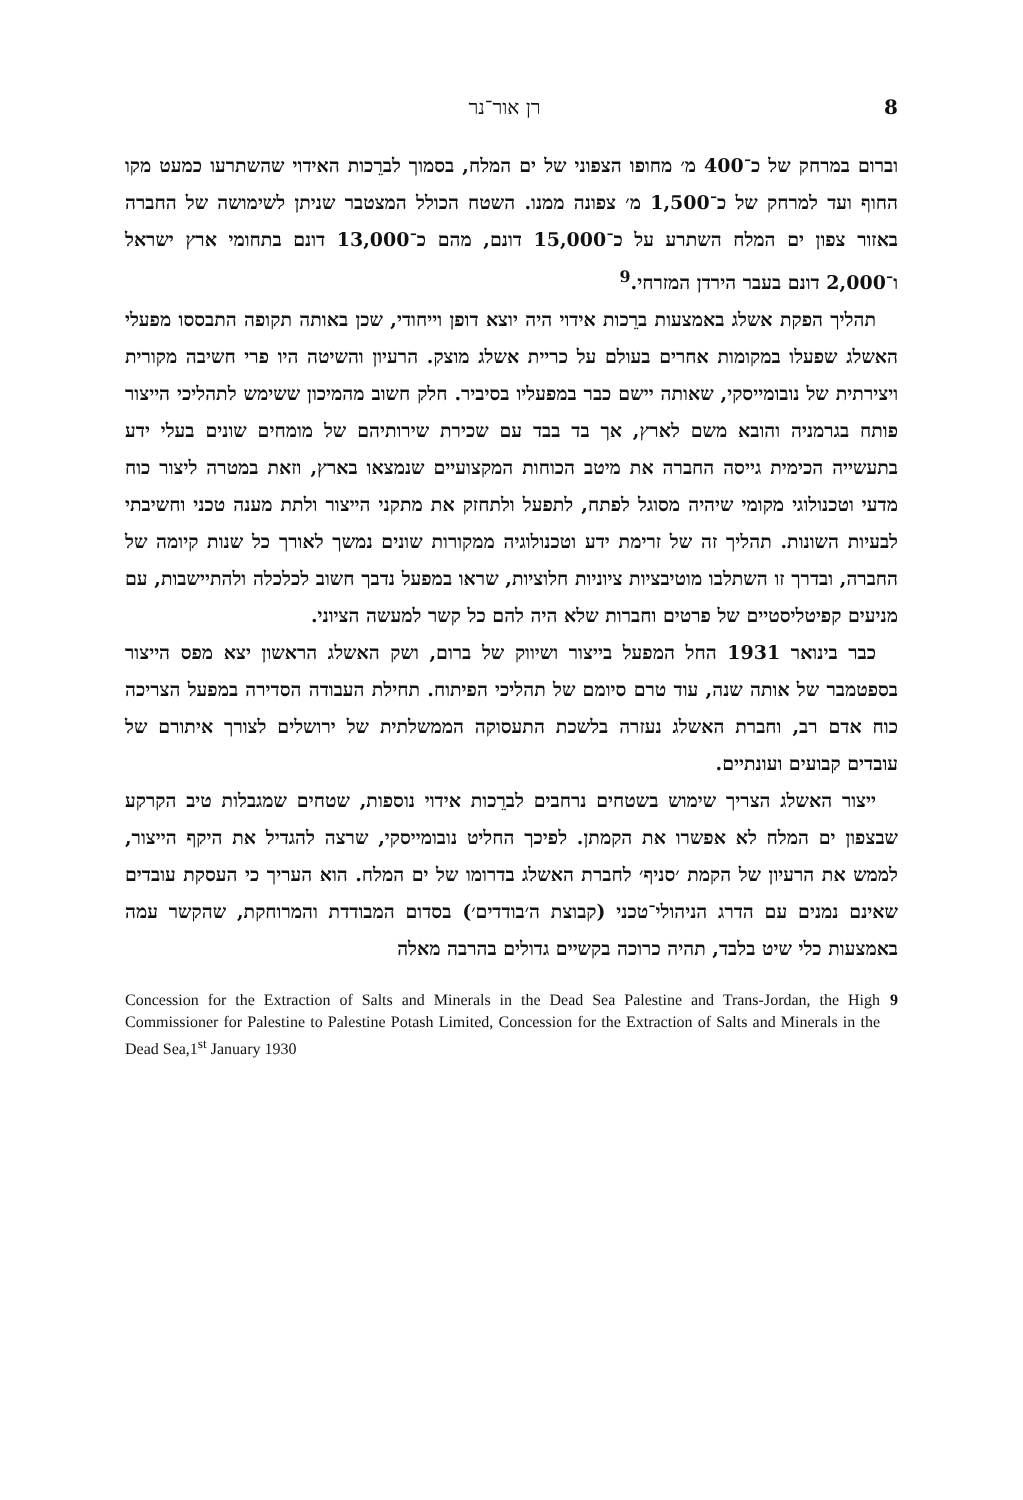8 רן אור־נר
וברום במרחק של כ־400 מ׳ מחופו הצפוני של ים המלח, בסמוך לברֵכות האידוי שהשתרעו כמעט מקו החוף ועד למרחק של כ־1,500 מ׳ צפונה ממנו. השטח הכולל המצטבר שניתן לשימושה של החברה באזור צפון ים המלח השתרע על כ־15,000 דונם, מהם כ־13,000 דונם בתחומי ארץ ישראל ו־2,000 דונם בעבר הירדן המזרחי.<sup>9</sup>
תהליך הפקת אשלג באמצעות ברֵכות אידוי היה יוצא דופן וייחודי, שכן באותה תקופה התבססו מפעלי האשלג שפעלו במקומות אחרים בעולם על כריית אשלג מוצק. הרעיון והשיטה היו פרי חשיבה מקורית ויצירתית של נובומייסקי, שאותה יישם כבר במפעליו בסיביר. חלק חשוב מהמיכון ששימש לתהליכי הייצור פותח בגרמניה והובא משם לארץ, אך בד בבד עם שכירת שירותיהם של מומחים שונים בעלי ידע בתעשייה הכימית גייסה החברה את מיטב הכוחות המקצועיים שנמצאו בארץ, וזאת במטרה ליצור כוח מדעי וטכנולוגי מקומי שיהיה מסוגל לפתח, לתפעל ולתחזק את מתקני הייצור ולתת מענה טכני וחשיבתי לבעיות השונות. תהליך זה של זרימת ידע וטכנולוגיה ממקורות שונים נמשך לאורך כל שנות קיומה של החברה, ובדרך זו השתלבו מוטיבציות ציוניות חלוציות, שראו במפעל נדבך חשוב לכלכלה ולהתיישבות, עם מניעים קפיטליסטיים של פרטים וחברות שלא היה להם כל קשר למעשה הציוני.
כבר בינואר 1931 החל המפעל בייצור ושיווק של ברום, ושק האשלג הראשון יצא מפס הייצור בספטמבר של אותה שנה, עוד טרם סיומם של תהליכי הפיתוח. תחילת העבודה הסדירה במפעל הצריכה כוח אדם רב, וחברת האשלג נעזרה בלשכת התעסוקה הממשלתית של ירושלים לצורך איתורם של עובדים קבועים ועונתיים.
ייצור האשלג הצריך שימוש בשטחים נרחבים לברֵכות אידוי נוספות, שטחים שמגבלות טיב הקרקע שבצפון ים המלח לא אפשרו את הקמתן. לפיכך החליט נובומייסקי, שרצה להגדיל את היקף הייצור, לממש את הרעיון של הקמת ׳סניף׳ לחברת האשלג בדרומו של ים המלח. הוא העריך כי העסקת עובדים שאינם נמנים עם הדרג הניהולי־טכני (קבוצת ה׳בודדים׳) בסדום המבודדת והמרוחקת, שהקשר עמה באמצעות כלי שיט בלבד, תהיה כרוכה בקשיים גדולים בהרבה מאלה
9 Concession for the Extraction of Salts and Minerals in the Dead Sea Palestine and Trans-Jordan, the High Commissioner for Palestine to Palestine Potash Limited, Concession for the Extraction of Salts and Minerals in the Dead Sea,1<sup>st</sup> January 1930